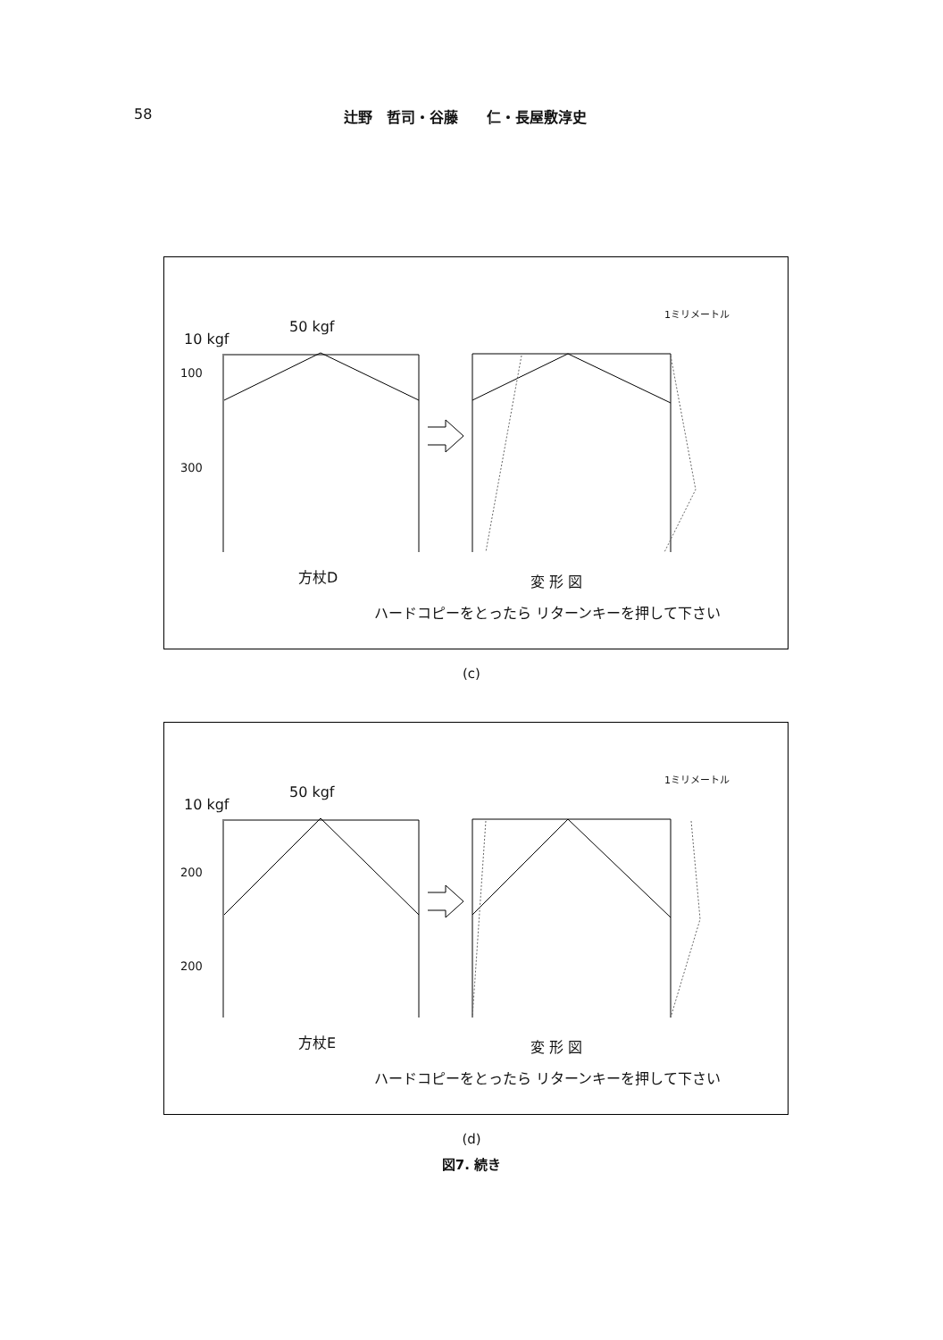58 辻野　哲司・谷藤　　仁・長屋敷淳史
10 kgf
50 kgf
100
300
1ミリメートル
方杖D 変 形 図
ハードコピーをとったら リターンキーを押して下さい
(c)
10 kgf
50 kgf
200
200
1ミリメートル
方杖E 変 形 図
ハードコピーをとったら リターンキーを押して下さい
(d)
図7. 続き